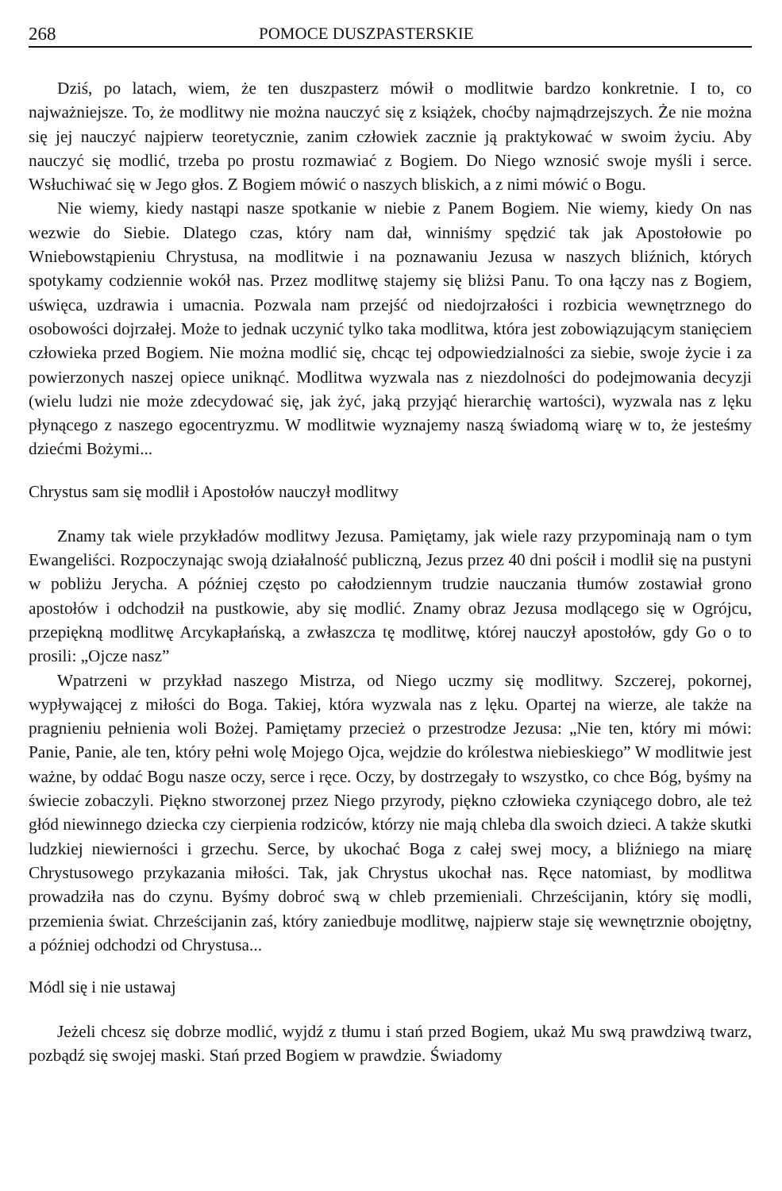268 POMOCE DUSZPASTERSKIE
Dziś, po latach, wiem, że ten duszpasterz mówił o modlitwie bardzo konkretnie. I to, co najważniejsze. To, że modlitwy nie można nauczyć się z książek, choćby najmądrzejszych. Że nie można się jej nauczyć najpierw teoretycznie, zanim człowiek zacznie ją praktykować w swoim życiu. Aby nauczyć się modlić, trzeba po prostu rozmawiać z Bogiem. Do Niego wznosić swoje myśli i serce. Wsłuchiwać się w Jego głos. Z Bogiem mówić o naszych bliskich, a z nimi mówić o Bogu.
Nie wiemy, kiedy nastąpi nasze spotkanie w niebie z Panem Bogiem. Nie wiemy, kiedy On nas wezwie do Siebie. Dlatego czas, który nam dał, winniśmy spędzić tak jak Apostołowie po Wniebowstąpieniu Chrystusa, na modlitwie i na poznawaniu Jezusa w naszych bliźnich, których spotykamy codziennie wokół nas. Przez modlitwę stajemy się bliżsi Panu. To ona łączy nas z Bogiem, uświęca, uzdrawia i umacnia. Pozwala nam przejść od niedojrzałości i rozbicia wewnętrznego do osobowości dojrzałej. Może to jednak uczynić tylko taka modlitwa, która jest zobowiązującym stanięciem człowieka przed Bogiem. Nie można modlić się, chcąc tej odpowiedzialności za siebie, swoje życie i za powierzonych naszej opiece uniknąć. Modlitwa wyzwala nas z niezdolności do podejmowania decyzji (wielu ludzi nie może zdecydować się, jak żyć, jaką przyjąć hierarchię wartości), wyzwala nas z lęku płynącego z naszego egocentryzmu. W modlitwie wyznajemy naszą świadomą wiarę w to, że jesteśmy dziećmi Bożymi...
Chrystus sam się modlił i Apostołów nauczył modlitwy
Znamy tak wiele przykładów modlitwy Jezusa. Pamiętamy, jak wiele razy przypominają nam o tym Ewangeliści. Rozpoczynając swoją działalność publiczną, Jezus przez 40 dni pościł i modlił się na pustyni w pobliżu Jerycha. A później często po całodziennym trudzie nauczania tłumów zostawiał grono apostołów i odchodził na pustkowie, aby się modlić. Znamy obraz Jezusa modlącego się w Ogrójcu, przepiękną modlitwę Arcykapłańską, a zwłaszcza tę modlitwę, której nauczył apostołów, gdy Go o to prosili: „Ojcze nasz”
Wpatrzeni w przykład naszego Mistrza, od Niego uczmy się modlitwy. Szczerej, pokornej, wypływającej z miłości do Boga. Takiej, która wyzwala nas z lęku. Opartej na wierze, ale także na pragnieniu pełnienia woli Bożej. Pamiętamy przecież o przestrodze Jezusa: „Nie ten, który mi mówi: Panie, Panie, ale ten, który pełni wolę Mojego Ojca, wejdzie do królestwa niebieskiego” W modlitwie jest ważne, by oddać Bogu nasze oczy, serce i ręce. Oczy, by dostrzegały to wszystko, co chce Bóg, byśmy na świecie zobaczyli. Piękno stworzonej przez Niego przyrody, piękno człowieka czyniącego dobro, ale też głód niewinnego dziecka czy cierpienia rodziców, którzy nie mają chleba dla swoich dzieci. A także skutki ludzkiej niewierności i grzechu. Serce, by ukochać Boga z całej swej mocy, a bliźniego na miarę Chrystusowego przykazania miłości. Tak, jak Chrystus ukochał nas. Ręce natomiast, by modlitwa prowadziła nas do czynu. Byśmy dobroć swą w chleb przemieniali. Chrześcijanin, który się modli, przemienia świat. Chrześcijanin zaś, który zaniedbuje modlitwę, najpierw staje się wewnętrznie obojętny, a później odchodzi od Chrystusa...
Módl się i nie ustawaj
Jeżeli chcesz się dobrze modlić, wyjdź z tłumu i stań przed Bogiem, ukaż Mu swą prawdziwą twarz, pozbądź się swojej maski. Stań przed Bogiem w prawdzie. Świadomy